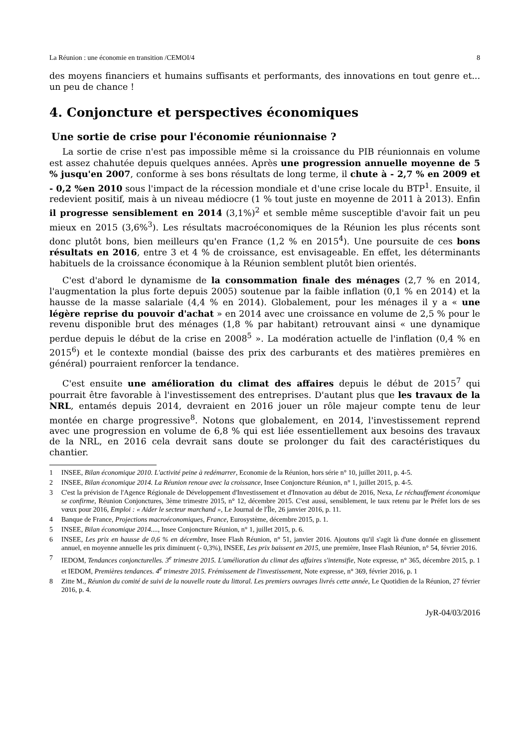La Réunion : une économie en transition /CEMOI/4 8
des moyens financiers et humains suffisants et performants, des innovations en tout genre et... un peu de chance !
4. Conjoncture et perspectives économiques
Une sortie de crise pour l'économie réunionnaise ?
La sortie de crise n'est pas impossible même si la croissance du PIB réunionnais en volume est assez chahutée depuis quelques années. Après une progression annuelle moyenne de 5 % jusqu'en 2007, conforme à ses bons résultats de long terme, il chute à - 2,7 % en 2009 et - 0,2 %en 2010 sous l'impact de la récession mondiale et d'une crise locale du BTP<sup>1</sup>. Ensuite, il redevient positif, mais à un niveau médiocre (1 % tout juste en moyenne de 2011 à 2013). Enfin il progresse sensiblement en 2014 (3,1%)<sup>2</sup> et semble même susceptible d'avoir fait un peu mieux en 2015 (3,6%<sup>3</sup>). Les résultats macroéconomiques de la Réunion les plus récents sont donc plutôt bons, bien meilleurs qu'en France (1,2 % en 2015<sup>4</sup>). Une poursuite de ces bons résultats en 2016, entre 3 et 4 % de croissance, est envisageable. En effet, les déterminants habituels de la croissance économique à la Réunion semblent plutôt bien orientés.
C'est d'abord le dynamisme de la consommation finale des ménages (2,7 % en 2014, l'augmentation la plus forte depuis 2005) soutenue par la faible inflation (0,1 % en 2014) et la hausse de la masse salariale (4,4 % en 2014). Globalement, pour les ménages il y a « une légère reprise du pouvoir d'achat » en 2014 avec une croissance en volume de 2,5 % pour le revenu disponible brut des ménages (1,8 % par habitant) retrouvant ainsi « une dynamique perdue depuis le début de la crise en 2008<sup>5</sup> ». La modération actuelle de l'inflation (0,4 % en 2015<sup>6</sup>) et le contexte mondial (baisse des prix des carburants et des matières premières en général) pourraient renforcer la tendance.
C'est ensuite une amélioration du climat des affaires depuis le début de 2015<sup>7</sup> qui pourrait être favorable à l'investissement des entreprises. D'autant plus que les travaux de la NRL, entamés depuis 2014, devraient en 2016 jouer un rôle majeur compte tenu de leur montée en charge progressive<sup>8</sup>. Notons que globalement, en 2014, l'investissement reprend avec une progression en volume de 6,8 % qui est liée essentiellement aux besoins des travaux de la NRL, en 2016 cela devrait sans doute se prolonger du fait des caractéristiques du chantier.
1 INSEE, Bilan économique 2010. L'activité peine à redémarrer, Economie de la Réunion, hors série n° 10, juillet 2011, p. 4-5.
2 INSEE, Bilan économique 2014. La Réunion renoue avec la croissance, Insee Conjoncture Réunion, n° 1, juillet 2015, p. 4-5.
3 C'est la prévision de l'Agence Régionale de Développement d'Investissement et d'Innovation au début de 2016, Nexa, Le réchauffement économique se confirme, Réunion Conjonctures, 3ème trimestre 2015, n° 12, décembre 2015. C'est aussi, sensiblement, le taux retenu par le Préfet lors de ses vœux pour 2016, Emploi : « Aider le secteur marchand », Le Journal de l'Île, 26 janvier 2016, p. 11.
4 Banque de France, Projections macroéconomiques, France, Eurosystème, décembre 2015, p. 1.
5 INSEE, Bilan économique 2014...., Insee Conjoncture Réunion, n° 1, juillet 2015, p. 6.
6 INSEE, Les prix en hausse de 0,6 % en décembre, Insee Flash Réunion, n° 51, janvier 2016. Ajoutons qu'il s'agit là d'une donnée en glissement annuel, en moyenne annuelle les prix diminuent (- 0,3%), INSEE, Les prix baissent en 2015, une première, Insee Flash Réunion, n° 54, février 2016.
7 IEDOM, Tendances conjoncturelles. 3<sup>e</sup> trimestre 2015. L'amélioration du climat des affaires s'intensifie, Note expresse, n° 365, décembre 2015, p. 1 et IEDOM, Premières tendances. 4<sup>e</sup> trimestre 2015. Frémissement de l'investissement, Note expresse, n° 369, février 2016, p. 1
8 Zitte M., Réunion du comité de suivi de la nouvelle route du littoral. Les premiers ouvrages livrés cette année, Le Quotidien de la Réunion, 27 février 2016, p. 4.
JyR-04/03/2016